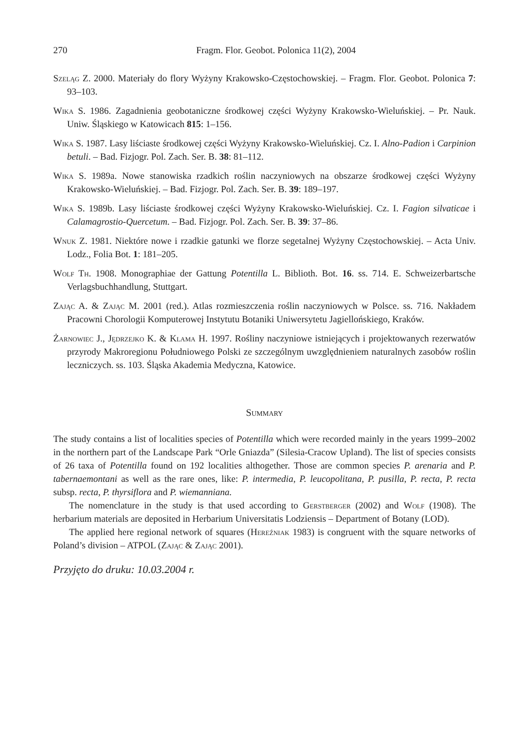270 Fragm. Flor. Geobot. Polonica 11(2), 2004
Szeląg Z. 2000. Materiały do flory Wyżyny Krakowsko-Częstochowskiej. – Fragm. Flor. Geobot. Polonica 7: 93–103.
Wika S. 1986. Zagadnienia geobotaniczne środkowej części Wyżyny Krakowsko-Wieluńskiej. – Pr. Nauk. Uniw. Śląskiego w Katowicach 815: 1–156.
Wika S. 1987. Lasy liściaste środkowej części Wyżyny Krakowsko-Wieluńskiej. Cz. I. Alno-Padion i Carpinion betuli. – Bad. Fizjogr. Pol. Zach. Ser. B. 38: 81–112.
Wika S. 1989a. Nowe stanowiska rzadkich roślin naczyniowych na obszarze środkowej części Wyżyny Krakowsko-Wieluńskiej. – Bad. Fizjogr. Pol. Zach. Ser. B. 39: 189–197.
Wika S. 1989b. Lasy liściaste środkowej części Wyżyny Krakowsko-Wieluńskiej. Cz. I. Fagion silvaticae i Calamagrostio-Quercetum. – Bad. Fizjogr. Pol. Zach. Ser. B. 39: 37–86.
Wnuk Z. 1981. Niektóre nowe i rzadkie gatunki we florze segetalnej Wyżyny Częstochowskiej. – Acta Univ. Lodz., Folia Bot. 1: 181–205.
Wolf Th. 1908. Monographiae der Gattung Potentilla L. Biblioth. Bot. 16. ss. 714. E. Schweizerbartsche Verlagsbuchhandlung, Stuttgart.
Zając A. & Zając M. 2001 (red.). Atlas rozmieszczenia roślin naczyniowych w Polsce. ss. 716. Nakładem Pracowni Chorologii Komputerowej Instytutu Botaniki Uniwersytetu Jagiellońskiego, Kraków.
Żarnowiec J., Jędrzejko K. & Klama H. 1997. Rośliny naczyniowe istniejących i projektowanych rezerwatów przyrody Makroregionu Południowego Polski ze szczególnym uwzględnieniem naturalnych zasobów roślin leczniczych. ss. 103. Śląska Akademia Medyczna, Katowice.
Summary
The study contains a list of localities species of Potentilla which were recorded mainly in the years 1999–2002 in the northern part of the Landscape Park “Orle Gniazda” (Silesia-Cracow Upland). The list of species consists of 26 taxa of Potentilla found on 192 localities althogether. Those are common species P. arenaria and P. tabernaemontani as well as the rare ones, like: P. intermedia, P. leucopolitana, P. pusilla, P. recta, P. recta subsp. recta, P. thyrsiflora and P. wiemanniana.
The nomenclature in the study is that used according to Gerstberger (2002) and Wolf (1908). The herbarium materials are deposited in Herbarium Universitatis Lodziensis – Department of Botany (LOD).
The applied here regional network of squares (Hereźniak 1983) is congruent with the square networks of Poland’s division – ATPOL (Zając & Zając 2001).
Przyjęto do druku: 10.03.2004 r.